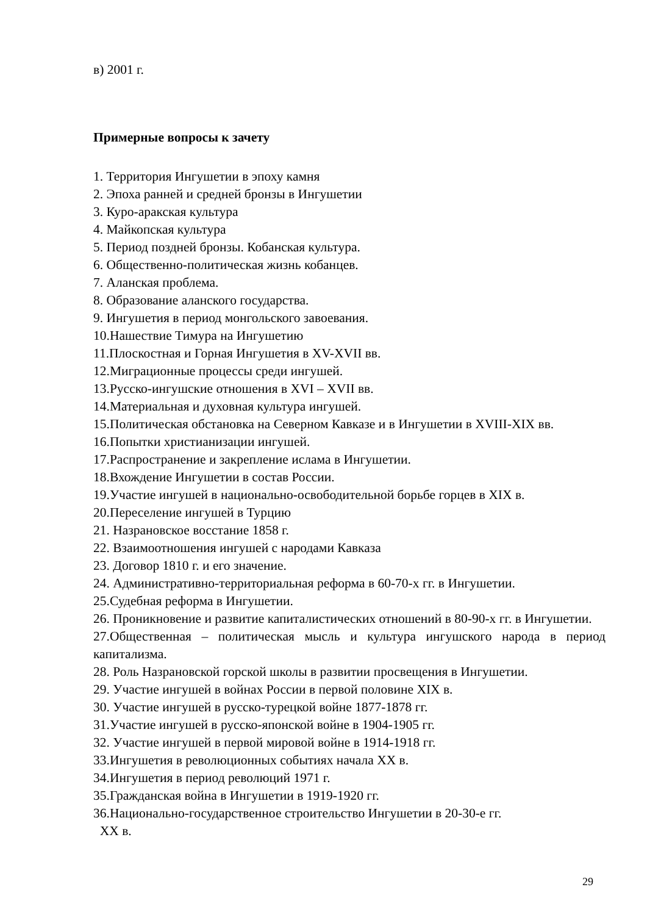в) 2001 г.
Примерные вопросы к зачету
1. Территория Ингушетии в эпоху камня
2. Эпоха ранней и средней бронзы в Ингушетии
3. Куро-аракская культура
4. Майкопская культура
5. Период поздней бронзы. Кобанская культура.
6. Общественно-политическая жизнь кобанцев.
7. Аланская проблема.
8. Образование аланского государства.
9. Ингушетия в период монгольского завоевания.
10.Нашествие Тимура на Ингушетию
11.Плоскостная и Горная Ингушетия в XV-XVII вв.
12.Миграционные процессы среди ингушей.
13.Русско-ингушские отношения в XVI – XVII вв.
14.Материальная и духовная культура ингушей.
15.Политическая обстановка на Северном Кавказе и в Ингушетии в XVIII-XIX вв.
16.Попытки христианизации ингушей.
17.Распространение и закрепление ислама в Ингушетии.
18.Вхождение Ингушетии в состав России.
19.Участие ингушей в национально-освободительной борьбе горцев в XIX в.
20.Переселение ингушей в Турцию
21. Назрановское восстание 1858 г.
22. Взаимоотношения ингушей с народами Кавказа
23. Договор 1810 г. и его значение.
24. Административно-территориальная реформа в 60-70-х гг. в Ингушетии.
25.Судебная реформа в Ингушетии.
26. Проникновение и развитие капиталистических отношений в 80-90-х гг. в Ингушетии.
27.Общественная – политическая мысль и культура ингушского народа в период капитализма.
28. Роль Назрановской горской школы в развитии просвещения в Ингушетии.
29. Участие ингушей в войнах России в первой половине XIX в.
30. Участие ингушей в русско-турецкой войне 1877-1878 гг.
31.Участие ингушей в русско-японской войне в 1904-1905 гг.
32. Участие ингушей в первой мировой войне в 1914-1918 гг.
33.Ингушетия в революционных событиях начала XX в.
34.Ингушетия в период революций 1971 г.
35.Гражданская война в Ингушетии в 1919-1920 гг.
36.Национально-государственное строительство Ингушетии в 20-30-е гг.
XX в.
29